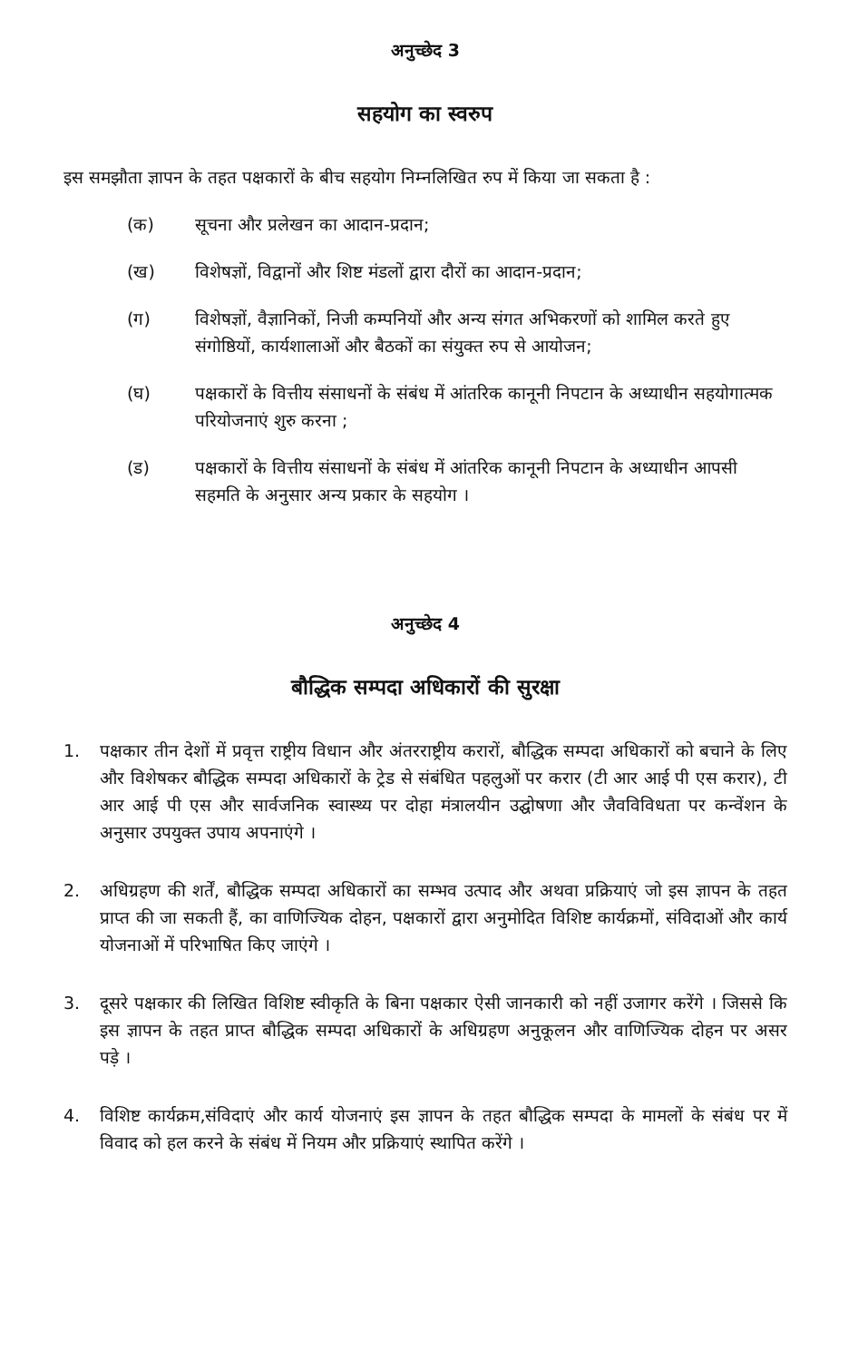अनुच्छेद 3
सहयोग का स्वरुप
इस समझौता ज्ञापन के तहत पक्षकारों के बीच सहयोग निम्नलिखित रुप में किया जा सकता है :
(क) सूचना और प्रलेखन का आदान-प्रदान;
(ख) विशेषज्ञों, विद्वानों और शिष्ट मंडलों द्वारा दौरों का आदान-प्रदान;
(ग) विशेषज्ञों, वैज्ञानिकों, निजी कम्पनियों और अन्य संगत अभिकरणों को शामिल करते हुए संगोष्ठियों, कार्यशालाओं और बैठकों का संयुक्त रुप से आयोजन;
(घ) पक्षकारों के वित्तीय संसाधनों के संबंध में आंतरिक कानूनी निपटान के अध्याधीन सहयोगात्मक परियोजनाएं शुरु करना ;
(ड) पक्षकारों के वित्तीय संसाधनों के संबंध में आंतरिक कानूनी निपटान के अध्याधीन आपसी सहमति के अनुसार अन्य प्रकार के सहयोग ।
अनुच्छेद 4
बौद्धिक सम्पदा अधिकारों की सुरक्षा
1. पक्षकार तीन देशों में प्रवृत्त राष्ट्रीय विधान और अंतरराष्ट्रीय करारों, बौद्धिक सम्पदा अधिकारों को बचाने के लिए और विशेषकर बौद्धिक सम्पदा अधिकारों के ट्रेड से संबंधित पहलुओं पर करार (टी आर आई पी एस करार), टी आर आई पी एस और सार्वजनिक स्वास्थ्य पर दोहा मंत्रालयीन उद्घोषणा और जैवविविधता पर कन्वेंशन के अनुसार उपयुक्त उपाय अपनाएंगे ।
2. अधिग्रहण की शर्तें, बौद्धिक सम्पदा अधिकारों का सम्भव उत्पाद और अथवा प्रक्रियाएं जो इस ज्ञापन के तहत प्राप्त की जा सकती हैं, का वाणिज्यिक दोहन, पक्षकारों द्वारा अनुमोदित विशिष्ट कार्यक्रमों, संविदाओं और कार्य योजनाओं में परिभाषित किए जाएंगे ।
3. दूसरे पक्षकार की लिखित विशिष्ट स्वीकृति के बिना पक्षकार ऐसी जानकारी को नहीं उजागर करेंगे । जिससे कि इस ज्ञापन के तहत प्राप्त बौद्धिक सम्पदा अधिकारों के अधिग्रहण अनुकूलन और वाणिज्यिक दोहन पर असर पड़े ।
4. विशिष्ट कार्यक्रम,संविदाएं और कार्य योजनाएं इस ज्ञापन के तहत बौद्धिक सम्पदा के मामलों के संबंध पर में विवाद को हल करने के संबंध में नियम और प्रक्रियाएं स्थापित करेंगे ।